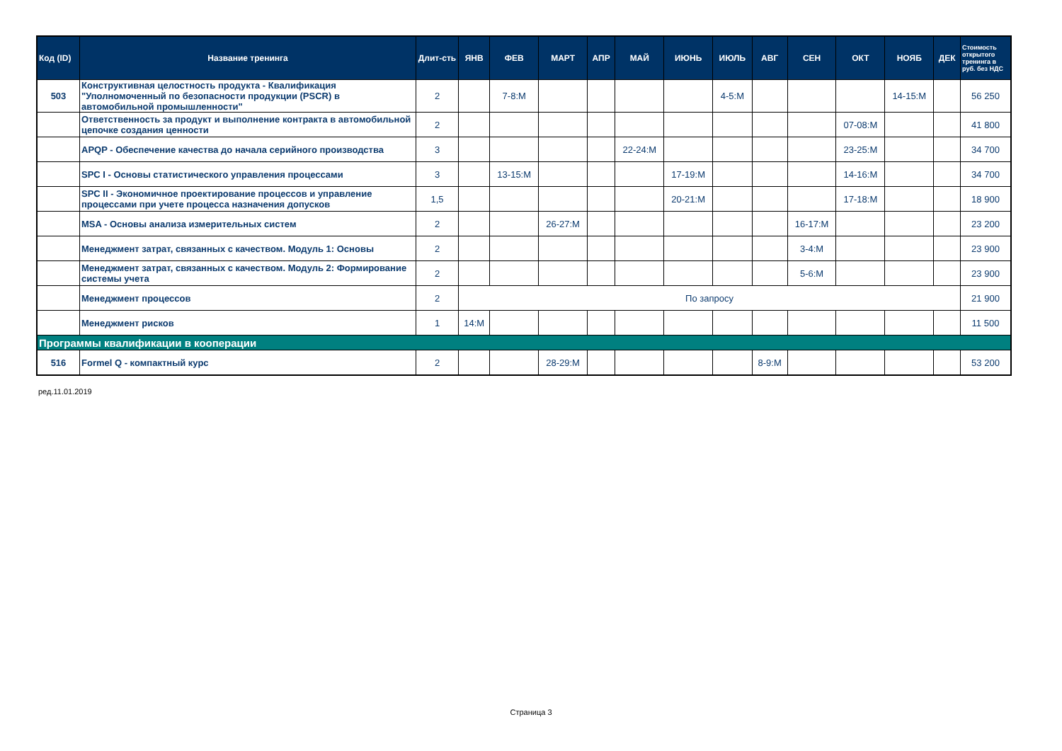| Код (ID) | Название тренинга | Длит-сть | ЯНВ | ФЕВ | МАРТ | АПР | МАЙ | ИЮНЬ | ИЮЛЬ | АВГ | СЕН | ОКТ | НОЯБ | ДЕК | Стоимость открытого тренинга в руб. без НДС |
| --- | --- | --- | --- | --- | --- | --- | --- | --- | --- | --- | --- | --- | --- | --- | --- |
| 503 | Конструктивная целостность продукта - Квалификация "Уполномоченный по безопасности продукции (PSCR) в автомобильной промышленности" | 2 | | 7-8:M | | | | | 4-5:M | | | | 14-15:M | | 56 250 |
| | Ответственность за продукт и выполнение контракта в автомобильной цепочке создания ценности | 2 | | | | | | | | | | 07-08:M | | | 41 800 |
| | APQP - Обеспечение качества до начала серийного производства | 3 | | | | | 22-24:M | | | | | 23-25:M | | | 34 700 |
| | SPC I - Основы статистического управления процессами | 3 | | 13-15:M | | | | 17-19:M | | | | 14-16:M | | | 34 700 |
| | SPC II - Экономичное проектирование процессов и управление процессами при учете процесса назначения допусков | 1,5 | | | | | | 20-21:M | | | | 17-18:M | | | 18 900 |
| | MSA - Основы анализа измерительных систем | 2 | | | 26-27:M | | | | | | 16-17:M | | | | 23 200 |
| | Менеджмент затрат, связанных с качеством. Модуль 1: Основы | 2 | | | | | | | | | 3-4:M | | | | 23 900 |
| | Менеджмент затрат, связанных с качеством. Модуль 2: Формирование системы учета | 2 | | | | | | | | | 5-6:M | | | | 23 900 |
| | Менеджмент процессов | 2 | По запросу | | | | | | | | | | | | 21 900 |
| | Менеджмент рисков | 1 | 14:M | | | | | | | | | | | | 11 500 |
| Программы квалификации в кооперации | | | | | | | | | | | | | | | |
| 516 | Formel Q - компактный курс | 2 | | | 28-29:M | | | | | 8-9:M | | | | | 53 200 |
ред.11.01.2019
Страница 3